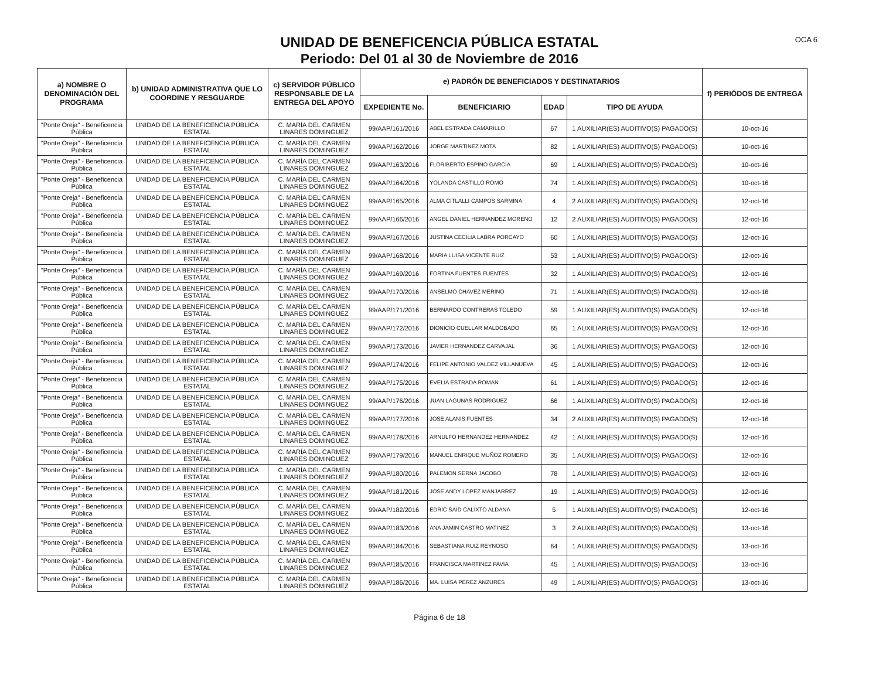UNIDAD DE BENEFICENCIA PÚBLICA ESTATAL
Periodo: Del 01 al 30 de Noviembre de 2016
OCA 6
| a) NOMBRE O DENOMINACIÓN DEL PROGRAMA | b) UNIDAD ADMINISTRATIVA QUE LO COORDINE Y RESGUARDE | c) SERVIDOR PÚBLICO RESPONSABLE DE LA ENTREGA DEL APOYO | e) PADRÓN DE BENEFICIADOS Y DESTINATARIOS | | | | f) PERIÓDOS DE ENTREGA |
| --- | --- | --- | --- | --- | --- | --- | --- |
| | | | EXPEDIENTE No. | BENEFICIARIO | EDAD | TIPO DE AYUDA | |
| "Ponte Oreja" - Beneficencia Pública | UNIDAD DE LA BENEFICENCIA PÚBLICA ESTATAL | C. MARÍA DEL CARMEN LINARES DOMINGUEZ | 99/AAP/161/2016 | ABEL ESTRADA CAMARILLO | 67 | 1 AUXILIAR(ES) AUDITIVO(S) PAGADO(S) | 10-oct-16 |
| "Ponte Oreja" - Beneficencia Pública | UNIDAD DE LA BENEFICENCIA PÚBLICA ESTATAL | C. MARÍA DEL CARMEN LINARES DOMINGUEZ | 99/AAP/162/2016 | JORGE MARTINEZ MOTA | 82 | 1 AUXILIAR(ES) AUDITIVO(S) PAGADO(S) | 10-oct-16 |
| "Ponte Oreja" - Beneficencia Pública | UNIDAD DE LA BENEFICENCIA PÚBLICA ESTATAL | C. MARÍA DEL CARMEN LINARES DOMINGUEZ | 99/AAP/163/2016 | FLORIBERTO ESPINO GARCIA | 69 | 1 AUXILIAR(ES) AUDITIVO(S) PAGADO(S) | 10-oct-16 |
| "Ponte Oreja" - Beneficencia Pública | UNIDAD DE LA BENEFICENCIA PÚBLICA ESTATAL | C. MARÍA DEL CARMEN LINARES DOMINGUEZ | 99/AAP/164/2016 | YOLANDA CASTILLO ROMO | 74 | 1 AUXILIAR(ES) AUDITIVO(S) PAGADO(S) | 10-oct-16 |
| "Ponte Oreja" - Beneficencia Pública | UNIDAD DE LA BENEFICENCIA PÚBLICA ESTATAL | C. MARÍA DEL CARMEN LINARES DOMINGUEZ | 99/AAP/165/2016 | ALMA CITLALLI CAMPOS SARMINA | 4 | 2 AUXILIAR(ES) AUDITIVO(S) PAGADO(S) | 12-oct-16 |
| "Ponte Oreja" - Beneficencia Pública | UNIDAD DE LA BENEFICENCIA PÚBLICA ESTATAL | C. MARÍA DEL CARMEN LINARES DOMINGUEZ | 99/AAP/166/2016 | ANGEL DANIEL HERNANDEZ MORENO | 12 | 2 AUXILIAR(ES) AUDITIVO(S) PAGADO(S) | 12-oct-16 |
| "Ponte Oreja" - Beneficencia Pública | UNIDAD DE LA BENEFICENCIA PÚBLICA ESTATAL | C. MARÍA DEL CARMEN LINARES DOMINGUEZ | 99/AAP/167/2016 | JUSTINA CECILIA LABRA PORCAYO | 60 | 1 AUXILIAR(ES) AUDITIVO(S) PAGADO(S) | 12-oct-16 |
| "Ponte Oreja" - Beneficencia Pública | UNIDAD DE LA BENEFICENCIA PÚBLICA ESTATAL | C. MARÍA DEL CARMEN LINARES DOMINGUEZ | 99/AAP/168/2016 | MARIA LUISA VICENTE RUIZ | 53 | 1 AUXILIAR(ES) AUDITIVO(S) PAGADO(S) | 12-oct-16 |
| "Ponte Oreja" - Beneficencia Pública | UNIDAD DE LA BENEFICENCIA PÚBLICA ESTATAL | C. MARÍA DEL CARMEN LINARES DOMINGUEZ | 99/AAP/169/2016 | FORTINA FUENTES FUENTES | 32 | 1 AUXILIAR(ES) AUDITIVO(S) PAGADO(S) | 12-oct-16 |
| "Ponte Oreja" - Beneficencia Pública | UNIDAD DE LA BENEFICENCIA PÚBLICA ESTATAL | C. MARÍA DEL CARMEN LINARES DOMINGUEZ | 99/AAP/170/2016 | ANSELMO CHAVEZ MERINO | 71 | 1 AUXILIAR(ES) AUDITIVO(S) PAGADO(S) | 12-oct-16 |
| "Ponte Oreja" - Beneficencia Pública | UNIDAD DE LA BENEFICENCIA PÚBLICA ESTATAL | C. MARÍA DEL CARMEN LINARES DOMINGUEZ | 99/AAP/171/2016 | BERNARDO CONTRERAS TOLEDO | 59 | 1 AUXILIAR(ES) AUDITIVO(S) PAGADO(S) | 12-oct-16 |
| "Ponte Oreja" - Beneficencia Pública | UNIDAD DE LA BENEFICENCIA PÚBLICA ESTATAL | C. MARÍA DEL CARMEN LINARES DOMINGUEZ | 99/AAP/172/2016 | DIONICIO CUELLAR MALDOBADO | 65 | 1 AUXILIAR(ES) AUDITIVO(S) PAGADO(S) | 12-oct-16 |
| "Ponte Oreja" - Beneficencia Pública | UNIDAD DE LA BENEFICENCIA PÚBLICA ESTATAL | C. MARÍA DEL CARMEN LINARES DOMINGUEZ | 99/AAP/173/2016 | JAVIER HERNANDEZ CARVAJAL | 36 | 1 AUXILIAR(ES) AUDITIVO(S) PAGADO(S) | 12-oct-16 |
| "Ponte Oreja" - Beneficencia Pública | UNIDAD DE LA BENEFICENCIA PÚBLICA ESTATAL | C. MARÍA DEL CARMEN LINARES DOMINGUEZ | 99/AAP/174/2016 | FELIPE ANTONIO VALDEZ VILLANUEVA | 45 | 1 AUXILIAR(ES) AUDITIVO(S) PAGADO(S) | 12-oct-16 |
| "Ponte Oreja" - Beneficencia Pública | UNIDAD DE LA BENEFICENCIA PÚBLICA ESTATAL | C. MARÍA DEL CARMEN LINARES DOMINGUEZ | 99/AAP/175/2016 | EVELIA ESTRADA ROMAN | 61 | 1 AUXILIAR(ES) AUDITIVO(S) PAGADO(S) | 12-oct-16 |
| "Ponte Oreja" - Beneficencia Pública | UNIDAD DE LA BENEFICENCIA PÚBLICA ESTATAL | C. MARÍA DEL CARMEN LINARES DOMINGUEZ | 99/AAP/176/2016 | JUAN LAGUNAS RODRIGUEZ | 66 | 1 AUXILIAR(ES) AUDITIVO(S) PAGADO(S) | 12-oct-16 |
| "Ponte Oreja" - Beneficencia Pública | UNIDAD DE LA BENEFICENCIA PÚBLICA ESTATAL | C. MARÍA DEL CARMEN LINARES DOMINGUEZ | 99/AAP/177/2016 | JOSE ALANIS FUENTES | 34 | 2 AUXILIAR(ES) AUDITIVO(S) PAGADO(S) | 12-oct-16 |
| "Ponte Oreja" - Beneficencia Pública | UNIDAD DE LA BENEFICENCIA PÚBLICA ESTATAL | C. MARÍA DEL CARMEN LINARES DOMINGUEZ | 99/AAP/178/2016 | ARNULFO HERNANDEZ HERNANDEZ | 42 | 1 AUXILIAR(ES) AUDITIVO(S) PAGADO(S) | 12-oct-16 |
| "Ponte Oreja" - Beneficencia Pública | UNIDAD DE LA BENEFICENCIA PÚBLICA ESTATAL | C. MARÍA DEL CARMEN LINARES DOMINGUEZ | 99/AAP/179/2016 | MANUEL ENRIQUE MUÑOZ ROMERO | 35 | 1 AUXILIAR(ES) AUDITIVO(S) PAGADO(S) | 12-oct-16 |
| "Ponte Oreja" - Beneficencia Pública | UNIDAD DE LA BENEFICENCIA PÚBLICA ESTATAL | C. MARÍA DEL CARMEN LINARES DOMINGUEZ | 99/AAP/180/2016 | PALEMON SERNA JACOBO | 78 | 1 AUXILIAR(ES) AUDITIVO(S) PAGADO(S) | 12-oct-16 |
| "Ponte Oreja" - Beneficencia Pública | UNIDAD DE LA BENEFICENCIA PÚBLICA ESTATAL | C. MARÍA DEL CARMEN LINARES DOMINGUEZ | 99/AAP/181/2016 | JOSE ANDY LOPEZ MANJARREZ | 19 | 1 AUXILIAR(ES) AUDITIVO(S) PAGADO(S) | 12-oct-16 |
| "Ponte Oreja" - Beneficencia Pública | UNIDAD DE LA BENEFICENCIA PÚBLICA ESTATAL | C. MARÍA DEL CARMEN LINARES DOMINGUEZ | 99/AAP/182/2016 | EDRIC SAID CALIXTO ALDANA | 5 | 1 AUXILIAR(ES) AUDITIVO(S) PAGADO(S) | 12-oct-16 |
| "Ponte Oreja" - Beneficencia Pública | UNIDAD DE LA BENEFICENCIA PÚBLICA ESTATAL | C. MARÍA DEL CARMEN LINARES DOMINGUEZ | 99/AAP/183/2016 | ANA JAMIN CASTRO MATINEZ | 3 | 2 AUXILIAR(ES) AUDITIVO(S) PAGADO(S) | 13-oct-16 |
| "Ponte Oreja" - Beneficencia Pública | UNIDAD DE LA BENEFICENCIA PÚBLICA ESTATAL | C. MARÍA DEL CARMEN LINARES DOMINGUEZ | 99/AAP/184/2016 | SEBASTIANA RUIZ REYNOSO | 64 | 1 AUXILIAR(ES) AUDITIVO(S) PAGADO(S) | 13-oct-16 |
| "Ponte Oreja" - Beneficencia Pública | UNIDAD DE LA BENEFICENCIA PÚBLICA ESTATAL | C. MARÍA DEL CARMEN LINARES DOMINGUEZ | 99/AAP/185/2016 | FRANCISCA MARTINEZ PAVIA | 45 | 1 AUXILIAR(ES) AUDITIVO(S) PAGADO(S) | 13-oct-16 |
| "Ponte Oreja" - Beneficencia Pública | UNIDAD DE LA BENEFICENCIA PÚBLICA ESTATAL | C. MARÍA DEL CARMEN LINARES DOMINGUEZ | 99/AAP/186/2016 | MA. LUISA PEREZ ANZURES | 49 | 1 AUXILIAR(ES) AUDITIVO(S) PAGADO(S) | 13-oct-16 |
Página 6 de 18